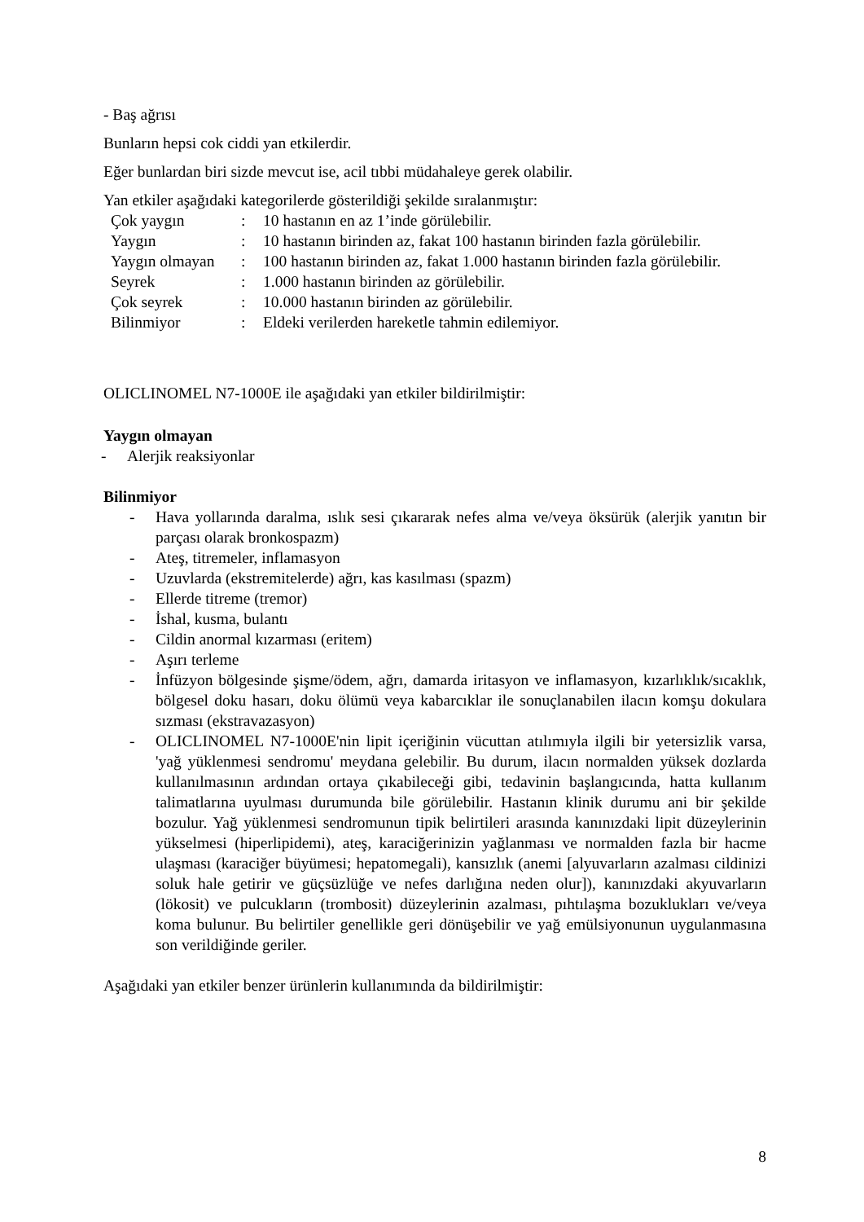- Baş ağrısı
Bunların hepsi cok ciddi yan etkilerdir.
Eğer bunlardan biri sizde mevcut ise, acil tıbbi müdahaleye gerek olabilir.
Yan etkiler aşağıdaki kategorilerde gösterildiği şekilde sıralanmıştır:
| Çok yaygın | : | 10 hastanın en az 1’inde görülebilir. |
| Yaygın | : | 10 hastanın birinden az, fakat 100 hastanın birinden fazla görülebilir. |
| Yaygın olmayan | : | 100 hastanın birinden az, fakat 1.000 hastanın birinden fazla görülebilir. |
| Seyrek | : | 1.000 hastanın birinden az görülebilir. |
| Çok seyrek | : | 10.000 hastanın birinden az görülebilir. |
| Bilinmiyor | : | Eldeki verilerden hareketle tahmin edilemiyor. |
OLICLINOMEL N7-1000E ile aşağıdaki yan etkiler bildirilmiştir:
Yaygın olmayan
- Alerjik reaksiyonlar
Bilinmiyor
- Hava yollarında daralma, ıslık sesi çıkararak nefes alma ve/veya öksürük (alerjik yanıtın bir parçası olarak bronkospazm)
- Ateş, titremeler, inflamasyon
- Uzuvlarda (ekstremitelerde) ağrı, kas kasılması (spazm)
- Ellerde titreme (tremor)
- İshal, kusma, bulantı
- Cildin anormal kızarması (eritem)
- Aşırı terleme
- İnfüzyon bölgesinde şişme/ödem, ağrı, damarda iritasyon ve inflamasyon, kızarlıklık/sıcaklık, bölgesel doku hasarı, doku ölümü veya kabarcıklar ile sonuçlanabilen ilacın komşu dokulara sızması (ekstravazasyon)
- OLICLINOMEL N7-1000E'nin lipit içeriğinin vücuttan atılımıyla ilgili bir yetersizlik varsa, 'yağ yüklenmesi sendromu' meydana gelebilir. Bu durum, ilacın normalden yüksek dozlarda kullanılmasının ardından ortaya çıkabileceği gibi, tedavinin başlangıcında, hatta kullanım talimatlarına uyulması durumunda bile görülebilir. Hastanın klinik durumu ani bir şekilde bozulur. Yağ yüklenmesi sendromunun tipik belirtileri arasında kanınızdaki lipit düzeylerinin yükselmesi (hiperlipidemi), ateş, karaciğerinizin yağlanması ve normalden fazla bir hacme ulaşması (karaciğer büyümesi; hepatomegali), kansızlık (anemi [alyuvarların azalması cildinizi soluk hale getirir ve güçsüzlüğe ve nefes darlığına neden olur]), kanınızdaki akyuvarların (lökosit) ve pulcukların (trombosit) düzeylerinin azalması, pıhtılaşma bozuklukları ve/veya koma bulunur. Bu belirtiler genellikle geri dönüşebilir ve yağ emülsiyonunun uygulanmasına son verildiğinde geriler.
Aşağıdaki yan etkiler benzer ürünlerin kullanımında da bildirilmiştir:
8